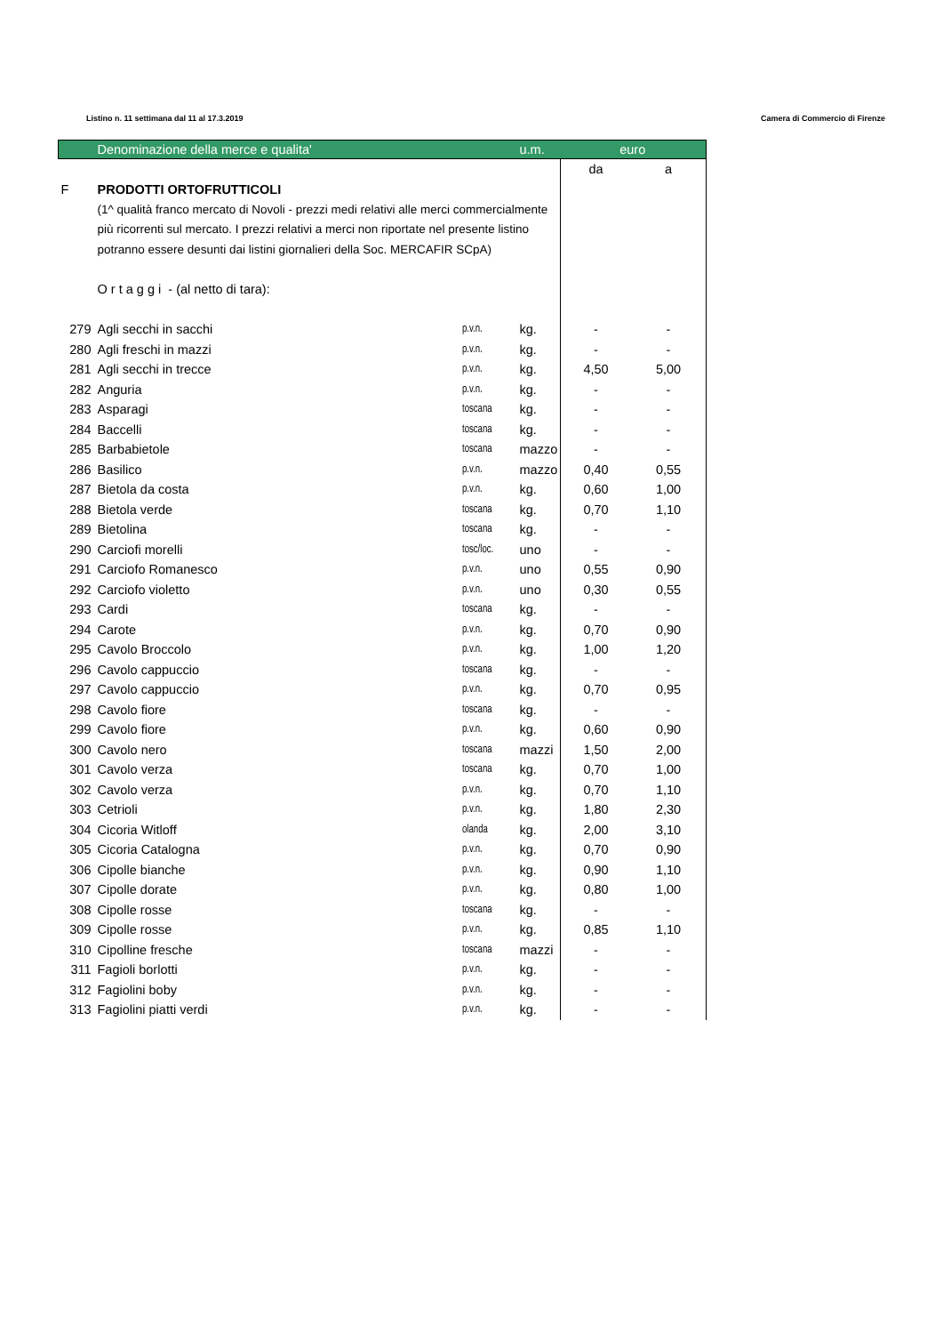Listino n. 11 settimana dal 11 al 17.3.2019 Camera di Commercio di Firenze
| | Denominazione della merce e qualita' | | u.m. | euro | |
| | | | | da | a |
| F | PRODOTTI ORTOFRUTTICOLI | | | | |
| | (1^ qualità franco mercato di Novoli - prezzi medi relativi alle merci commercialmente | | | | |
| | più ricorrenti sul mercato. I prezzi relativi a merci non riportate nel presente listino | | | | |
| | potranno essere desunti dai listini giornalieri della Soc. MERCAFIR SCpA) | | | | |
| | O r t a g g i - (al netto di tara): | | | | |
| 279 | Agli secchi in sacchi | p.v.n. | kg. | - | - |
| 280 | Agli freschi in mazzi | p.v.n. | kg. | - | - |
| 281 | Agli secchi in trecce | p.v.n. | kg. | 4,50 | 5,00 |
| 282 | Anguria | p.v.n. | kg. | - | - |
| 283 | Asparagi | toscana | kg. | - | - |
| 284 | Baccelli | toscana | kg. | - | - |
| 285 | Barbabietole | toscana | mazzo | - | - |
| 286 | Basilico | p.v.n. | mazzo | 0,40 | 0,55 |
| 287 | Bietola da costa | p.v.n. | kg. | 0,60 | 1,00 |
| 288 | Bietola verde | toscana | kg. | 0,70 | 1,10 |
| 289 | Bietolina | toscana | kg. | - | - |
| 290 | Carciofi morelli | tosc/loc. | uno | - | - |
| 291 | Carciofo Romanesco | p.v.n. | uno | 0,55 | 0,90 |
| 292 | Carciofo violetto | p.v.n. | uno | 0,30 | 0,55 |
| 293 | Cardi | toscana | kg. | - | - |
| 294 | Carote | p.v.n. | kg. | 0,70 | 0,90 |
| 295 | Cavolo Broccolo | p.v.n. | kg. | 1,00 | 1,20 |
| 296 | Cavolo cappuccio | toscana | kg. | - | - |
| 297 | Cavolo cappuccio | p.v.n. | kg. | 0,70 | 0,95 |
| 298 | Cavolo fiore | toscana | kg. | - | - |
| 299 | Cavolo fiore | p.v.n. | kg. | 0,60 | 0,90 |
| 300 | Cavolo nero | toscana | mazzi | 1,50 | 2,00 |
| 301 | Cavolo verza | toscana | kg. | 0,70 | 1,00 |
| 302 | Cavolo verza | p.v.n. | kg. | 0,70 | 1,10 |
| 303 | Cetrioli | p.v.n. | kg. | 1,80 | 2,30 |
| 304 | Cicoria Witloff | olanda | kg. | 2,00 | 3,10 |
| 305 | Cicoria Catalogna | p.v.n. | kg. | 0,70 | 0,90 |
| 306 | Cipolle bianche | p.v.n. | kg. | 0,90 | 1,10 |
| 307 | Cipolle dorate | p.v.n. | kg. | 0,80 | 1,00 |
| 308 | Cipolle rosse | toscana | kg. | - | - |
| 309 | Cipolle rosse | p.v.n. | kg. | 0,85 | 1,10 |
| 310 | Cipolline fresche | toscana | mazzi | - | - |
| 311 | Fagioli borlotti | p.v.n. | kg. | - | - |
| 312 | Fagiolini boby | p.v.n. | kg. | - | - |
| 313 | Fagiolini piatti verdi | p.v.n. | kg. | - | - |